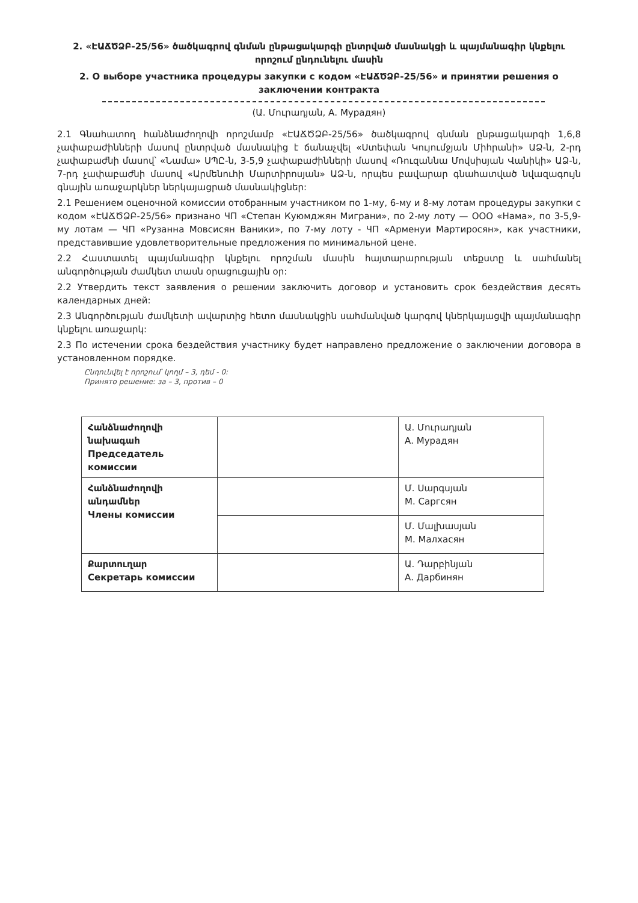2. «ԷԱՃԾՁԲ-25/56» ծածկագրով գնման ընթացակարգի ընտրված մասնակցի և պայմանագիր կնքելու որոշում ընդունելու մասին
2. О выборе участника процедуры закупки с кодом «ԷԱՃԾՁԲ-25/56» и принятии решения о заключении контракта
(Ա. Մուրադյան, А. Мурадян)
2.1 Գնահատող հանձնաժողովի որոշմամբ «ԷԱՃԾՁԲ-25/56» ծածկագրով գնման ընթացակարգի 1,6,8 չափաբաժինների մասով ընտրված մասնակից է ճանաչվել «Ստեփան Կույումջյան Միհրանի» ԱՁ-ն, 2-րդ չափաբաժնի մասով՝ «Նամա» ՍՊԸ-ն, 3-5,9 չափաբաժինների մասով «Ռուզաննա Մովսիսյան Վանիկի» ԱՁ-ն, 7-րդ չափաբաժնի մասով «Արմենուհի Մարտիրոսյան» ԱՁ-ն, որպես բավարար գնահատված նվազագույն գնային առաջարկներ ներկայացրած մասնակիցներ:
2.1 Решением оценочной комиссии отобранным участником по 1-му, 6-му и 8-му лотам процедуры закупки с кодом «ԷԱՃԾՁԲ-25/56» признано ЧП «Степан Куюмджян Миграни», по 2-му лоту — ООО «Нама», по 3-5,9-му лотам — ЧП «Рузанна Мовсисян Ваники», по 7-му лоту - ЧП «Арменуи Мартиросян», как участники, представившие удовлетворительные предложения по минимальной цене.
2.2 Հաստատել պայմանագիր կնքելու որոշման մասին հայտարարության տեքստը և սահմանել անգործության ժամկետ տասն օրացուցային օր:
2.2 Утвердить текст заявления о решении заключить договор и установить срок бездействия десять календарных дней:
2.3 Անգործության ժամկետի ավարտից հետո մասնակցին սահմանված կարգով կներկայացվի պայմանագիր կնքելու առաջարկ:
2.3 По истечении срока бездействия участнику будет направлено предложение о заключении договора в установленном порядке.
Ընդունվել է որոշում՝ կողմ – 3, դեմ - 0:
Принято решение: за – 3, против – 0
| Հանձնաժողովի նախագահ Председатель комиссии | | Ա. Մուրադյան А. Мурадян |
| Հանձնաժողովի անդամներ Члены комиссии | | Մ. Սարգսյան М. Саргсян |
| | | Մ. Մալխասյան М. Малхасян |
| Քարտուղար Секретарь комиссии | | Ա. Դարբինյան А. Дарбинян |